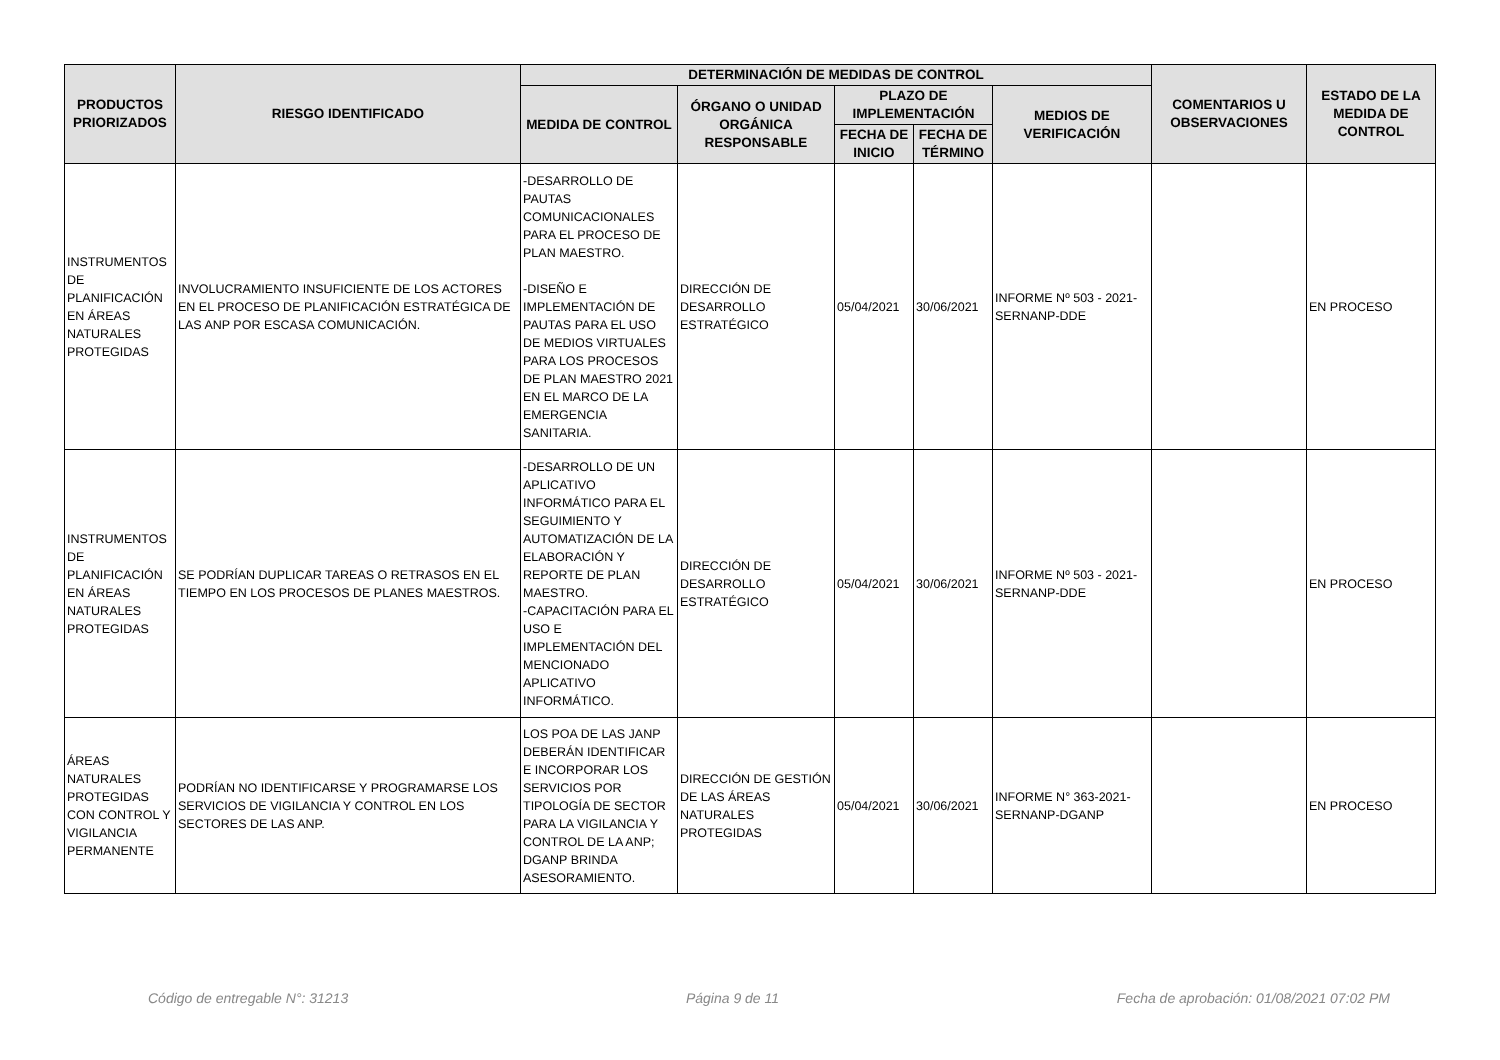| PRODUCTOS PRIORIZADOS | RIESGO IDENTIFICADO | DETERMINACIÓN DE MEDIDAS DE CONTROL | | | | | COMENTARIOS U OBSERVACIONES | ESTADO DE LA MEDIDA DE CONTROL |
| --- | --- | --- | --- | --- | --- | --- | --- | --- |
| | | MEDIDA DE CONTROL | ÓRGANO O UNIDAD ORGÁNICA RESPONSABLE | PLAZO DE IMPLEMENTACIÓN | | MEDIOS DE VERIFICACIÓN | | |
| | | | | FECHA DE INICIO | FECHA DE TÉRMINO | | | |
| INSTRUMENTOS DE PLANIFICACIÓN EN ÁREAS NATURALES PROTEGIDAS | INVOLUCRAMIENTO INSUFICIENTE DE LOS ACTORES EN EL PROCESO DE PLANIFICACIÓN ESTRATÉGICA DE LAS ANP POR ESCASA COMUNICACIÓN. | -DESARROLLO DE PAUTAS COMUNICACIONALES PARA EL PROCESO DE PLAN MAESTRO. -DISEÑO E IMPLEMENTACIÓN DE PAUTAS PARA EL USO DE MEDIOS VIRTUALES PARA LOS PROCESOS DE PLAN MAESTRO 2021 EN EL MARCO DE LA EMERGENCIA SANITARIA. | DIRECCIÓN DE DESARROLLO ESTRATÉGICO | 05/04/2021 | 30/06/2021 | INFORME Nº 503 - 2021-SERNANP-DDE | | EN PROCESO |
| INSTRUMENTOS DE PLANIFICACIÓN EN ÁREAS NATURALES PROTEGIDAS | SE PODRÍAN DUPLICAR TAREAS O RETRASOS EN EL TIEMPO EN LOS PROCESOS DE PLANES MAESTROS. | -DESARROLLO DE UN APLICATIVO INFORMÁTICO PARA EL SEGUIMIENTO Y AUTOMATIZACIÓN DE LA ELABORACIÓN Y REPORTE DE PLAN MAESTRO. -CAPACITACIÓN PARA EL USO E IMPLEMENTACIÓN DEL MENCIONADO APLICATIVO INFORMÁTICO. | DIRECCIÓN DE DESARROLLO ESTRATÉGICO | 05/04/2021 | 30/06/2021 | INFORME Nº 503 - 2021-SERNANP-DDE | | EN PROCESO |
| ÁREAS NATURALES PROTEGIDAS CON CONTROL Y VIGILANCIA PERMANENTE | PODRÍAN NO IDENTIFICARSE Y PROGRAMARSE LOS SERVICIOS DE VIGILANCIA Y CONTROL EN LOS SECTORES DE LAS ANP. | LOS POA DE LAS JANP DEBERÁN IDENTIFICAR E INCORPORAR LOS SERVICIOS POR TIPOLOGÍA DE SECTOR PARA LA VIGILANCIA Y CONTROL DE LA ANP; DGANP BRINDA ASESORAMIENTO. | DIRECCIÓN DE GESTIÓN DE LAS ÁREAS NATURALES PROTEGIDAS | 05/04/2021 | 30/06/2021 | INFORME N° 363-2021-SERNANP-DGANP | | EN PROCESO |
Código de entregable N°: 31213 Página 9 de 11 Fecha de aprobación: 01/08/2021 07:02 PM